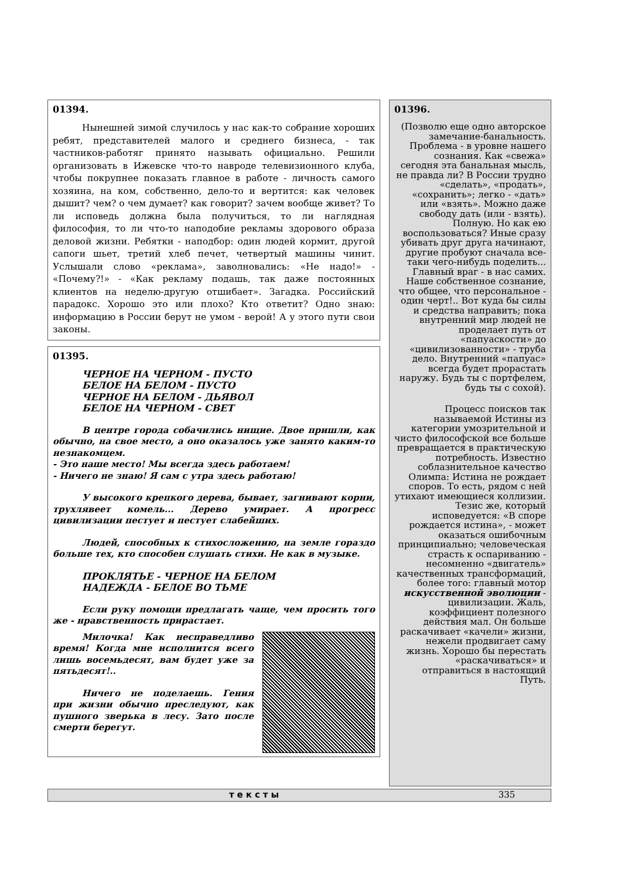01394.
Нынешней зимой случилось у нас как-то собрание хороших ребят, представителей малого и среднего бизнеса, - так частников-работяг принято называть официально. Решили организовать в Ижевске что-то навроде телевизионного клуба, чтобы покрупнее показать главное в работе - личность самого хозяина, на ком, собственно, дело-то и вертится: как человек дышит? чем? о чем думает? как говорит? зачем вообще живет? То ли исповедь должна была получиться, то ли наглядная философия, то ли что-то наподобие рекламы здорового образа деловой жизни. Ребятки - наподбор: один людей кормит, другой сапоги шьет, третий хлеб печет, четвертый машины чинит. Услышали слово «реклама», заволновались: «Не надо!» - «Почему?!» - «Как рекламу подашь, так даже постоянных клиентов на неделю-другую отшибает». Загадка. Российский парадокс. Хорошо это или плохо? Кто ответит? Одно знаю: информацию в России берут не умом - верой! А у этого пути свои законы.
01395.
ЧЕРНОЕ НА ЧЕРНОМ - ПУСТО
БЕЛОЕ НА БЕЛОМ - ПУСТО
ЧЕРНОЕ НА БЕЛОМ - ДЬЯВОЛ
БЕЛОЕ НА ЧЕРНОМ - СВЕТ
В центре города собачились нищие. Двое пришли, как обычно, на свое место, а оно оказалось уже занято каким-то незнакомцем.
- Это наше место! Мы всегда здесь работаем!
- Ничего не знаю! Я сам с утра здесь работаю!
У высокого крепкого дерева, бывает, загнивают корни, трухлявеет комель... Дерево умирает. А прогресс цивилизации пестует и пестует слабейших.
Людей, способных к стихосложению, на земле гораздо больше тех, кто способен слушать стихи. Не как в музыке.
ПРОКЛЯТЬЕ - ЧЕРНОЕ НА БЕЛОМ
НАДЕЖДА - БЕЛОЕ ВО ТЬМЕ
Если руку помощи предлагать чаще, чем просить того же - нравственность прирастает.
Милочка! Как несправедливо время! Когда мне исполнится всего лишь восемьдесят, вам будет уже за пятьдесят!..
Ничего не поделаешь. Гения при жизни обычно преследуют, как пушного зверька в лесу. Зато после смерти берегут.
01396.
(Позволю еще одно авторское замечание-банальность. Проблема - в уровне нашего сознания. Как «свежа» сегодня эта банальная мысль, не правда ли? В России трудно «сделать», «продать», «сохранить»; легко - «дать» или «взять». Можно даже свободу дать (или - взять). Полную. Но как ею воспользоваться? Иные сразу убивать друг друга начинают, другие пробуют сначала все-таки чего-нибудь поделить... Главный враг - в нас самих. Наше собственное сознание, что общее, что персональное - один черт!.. Вот куда бы силы и средства направить; пока внутренний мир людей не проделает путь от «папуаскости» до «цивилизованности» - труба дело. Внутренний «папуас» всегда будет прорастать наружу. Будь ты с портфелем, будь ты с сохой).
Процесс поисков так называемой Истины из категории умозрительной и чисто философской все больше превращается в практическую потребность. Известно соблазнительное качество Олимпа: Истина не рождает споров. То есть, рядом с ней утихают имеющиеся коллизии. Тезис же, который исповедуется: «В споре рождается истина», - может оказаться ошибочным принципиально; человеческая страсть к оспариванию - несомненно «двигатель» качественных трансформаций, более того: главный мотор искусственной эволюции - цивилизации. Жаль, коэффициент полезного действия мал. Он больше раскачивает «качели» жизни, нежели продвигает саму жизнь. Хорошо бы перестать «раскачиваться» и отправиться в настоящий Путь.
тексты 335